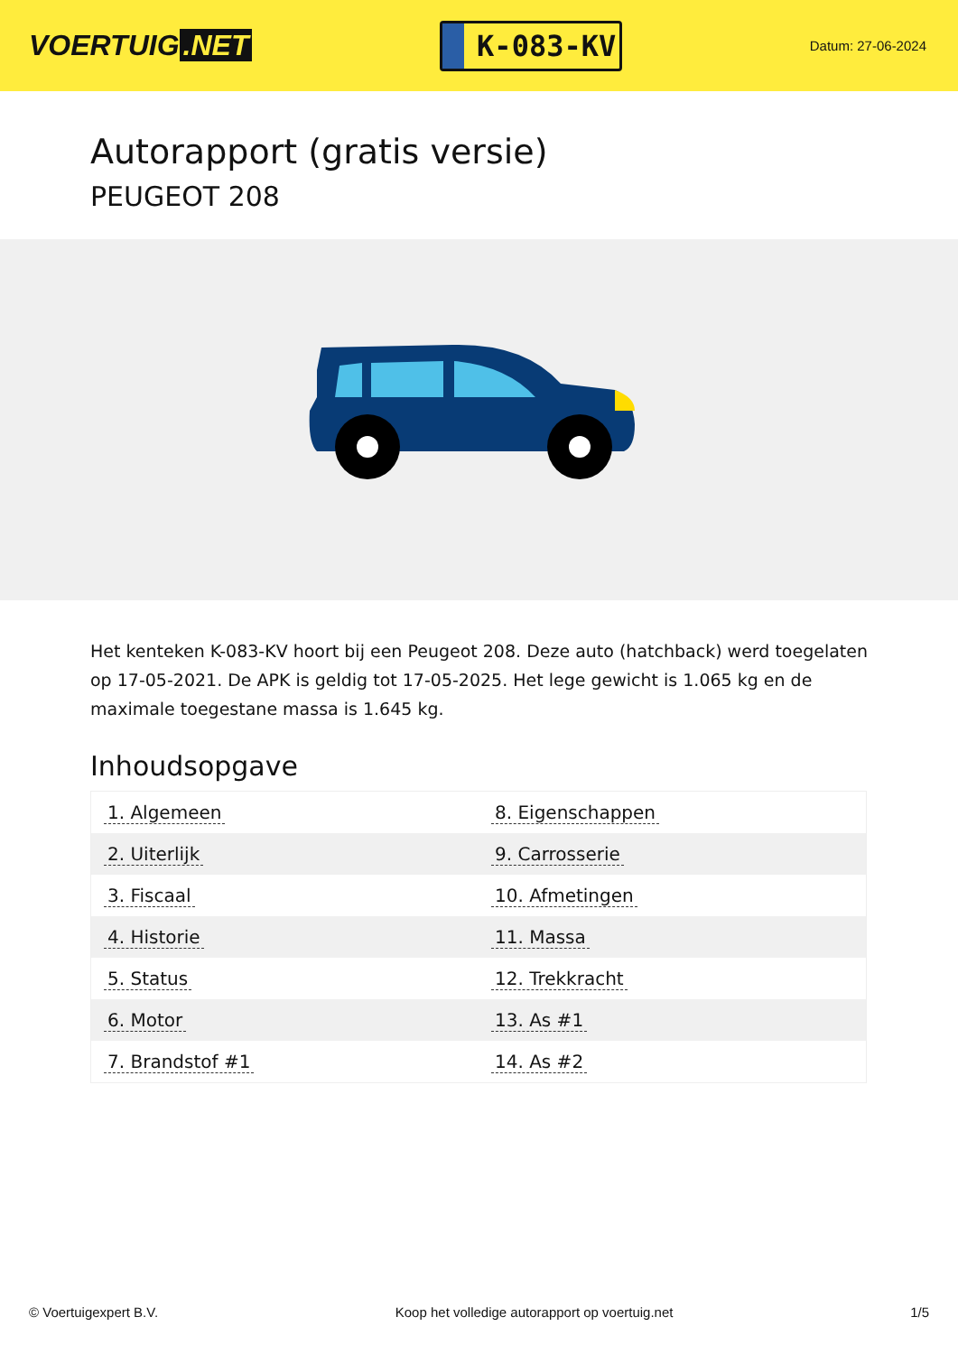VOERTUIG.NET
K-083-KV
Datum: 27-06-2024
Autorapport (gratis versie)
PEUGEOT 208
Het kenteken K-083-KV hoort bij een Peugeot 208. Deze auto (hatchback) werd toegelaten op 17-05-2021. De APK is geldig tot 17-05-2025. Het lege gewicht is 1.065 kg en de maximale toegestane massa is 1.645 kg.
Inhoudsopgave
| 1. Algemeen | 8. Eigenschappen |
| 2. Uiterlijk | 9. Carrosserie |
| 3. Fiscaal | 10. Afmetingen |
| 4. Historie | 11. Massa |
| 5. Status | 12. Trekkracht |
| 6. Motor | 13. As #1 |
| 7. Brandstof #1 | 14. As #2 |
© Voertuigexpert B.V. Koop het volledige autorapport op voertuig.net 1/5